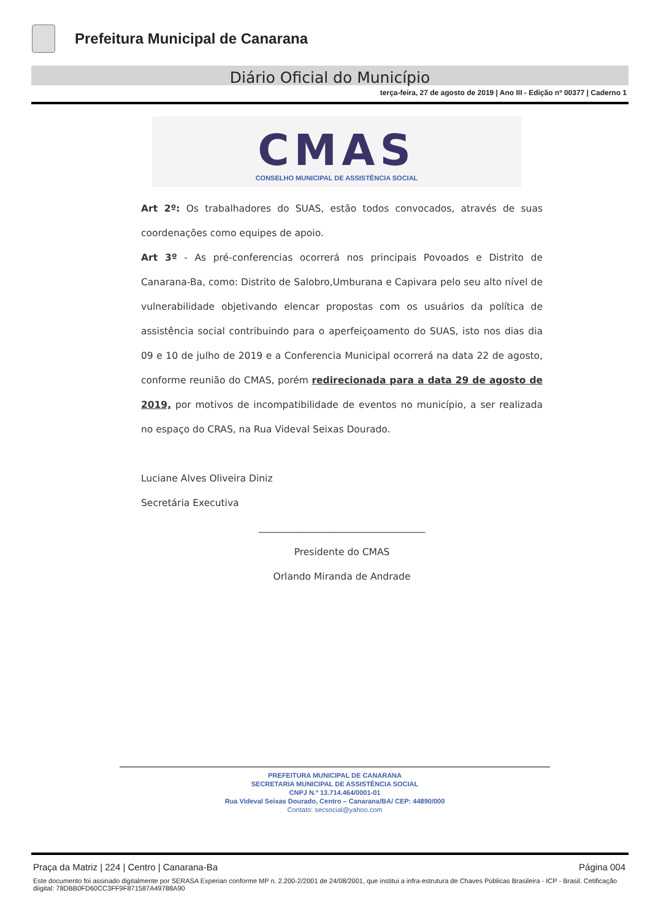Prefeitura Municipal de Canarana
Diário Oficial do Município
terça-feira, 27 de agosto de 2019 | Ano III - Edição nº 00377 | Caderno 1
CMAS
CONSELHO MUNICIPAL DE ASSISTÊNCIA SOCIAL
Art 2º: Os trabalhadores do SUAS, estão todos convocados, através de suas coordenações como equipes de apoio.
Art 3º - As pré-conferencias ocorrerá nos principais Povoados e Distrito de Canarana-Ba, como: Distrito de Salobro,Umburana e Capivara pelo seu alto nível de vulnerabilidade objetivando elencar propostas com os usuários da política de assistência social contribuindo para o aperfeiçoamento do SUAS, isto nos dias dia 09 e 10 de julho de 2019 e a Conferencia Municipal ocorrerá na data 22 de agosto, conforme reunião do CMAS, porém redirecionada para a data 29 de agosto de 2019, por motivos de incompatibilidade de eventos no município, a ser realizada no espaço do CRAS, na Rua Videval Seixas Dourado.
Luciane Alves Oliveira Diniz
Secretária Executiva
___________________________________
Presidente do CMAS
Orlando Miranda de Andrade
PREFEITURA MUNICIPAL DE CANARANA
SECRETARIA MUNICIPAL DE ASSISTÊNCIA SOCIAL
CNPJ N.º 13.714.464/0001-01
Rua Videval Seixas Dourado, Centro – Canarana/BA/ CEP: 44890/000
Contato: secsocial@yahoo.com
Página 004 Praça da Matriz | 224 | Centro | Canarana-Ba
Este documento foi assinado digitalmente por SERASA Experian conforme MP n. 2.200-2/2001 de 24/08/2001, que institui a infra-estrutura de Chaves Públicas Brasileira - ICP - Brasil. Cetificação diigital: 78DBB0FD60CC3FF9F871587A49788A90